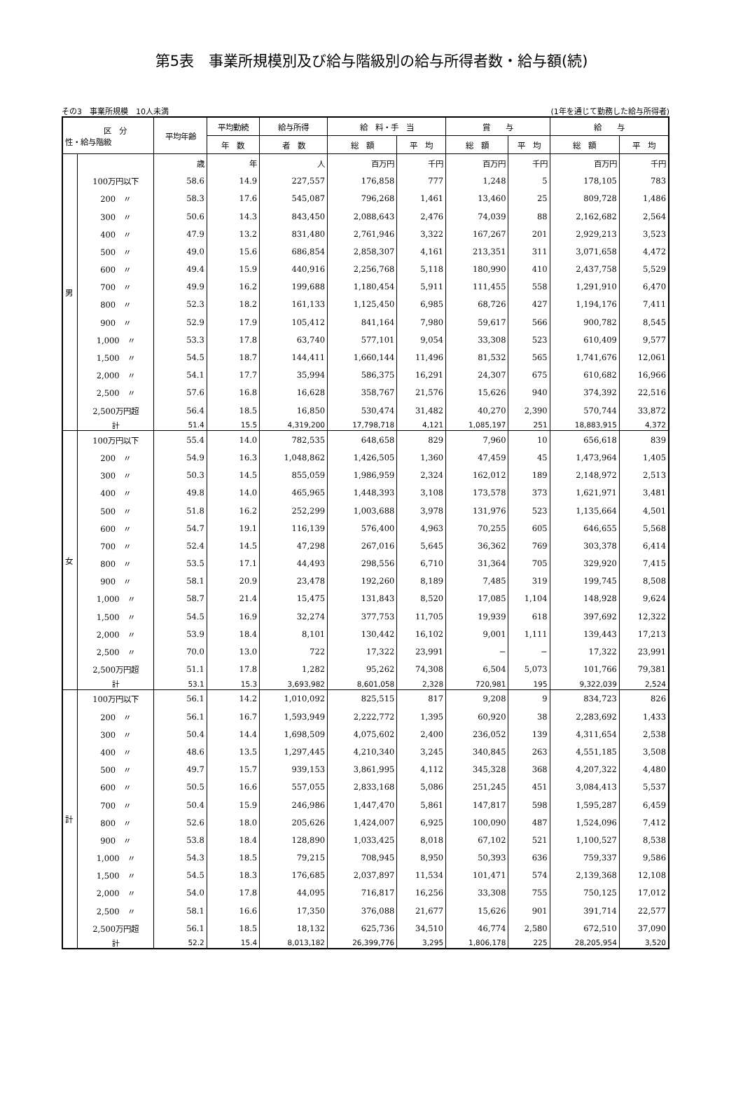第5表　事業所規模別及び給与階級別の給与所得者数・給与額(続)
その3　事業所規模　10人未満 (1年を通じて勤務した給与所得者)
| 区 分 性・給与階級 | | 平均年齢 | 平均勤続 | 給与所得 | 給 料・手 当 | | 賞 与 | | 給 与 | |
| --- | --- | --- | --- | --- | --- | --- | --- | --- | --- | --- |
| | | | 年 数 | 者 数 | 総 額 | 平 均 | 総 額 | 平 均 | 総 額 | 平 均 |
| 男 | | 歳 | 年 | 人 | 百万円 | 千円 | 百万円 | 千円 | 百万円 | 千円 |
| | 100万円以下 | 58.6 | 14.9 | 227,557 | 176,858 | 777 | 1,248 | 5 | 178,105 | 783 |
| | 200 〃 | 58.3 | 17.6 | 545,087 | 796,268 | 1,461 | 13,460 | 25 | 809,728 | 1,486 |
| | 300 〃 | 50.6 | 14.3 | 843,450 | 2,088,643 | 2,476 | 74,039 | 88 | 2,162,682 | 2,564 |
| | 400 〃 | 47.9 | 13.2 | 831,480 | 2,761,946 | 3,322 | 167,267 | 201 | 2,929,213 | 3,523 |
| | 500 〃 | 49.0 | 15.6 | 686,854 | 2,858,307 | 4,161 | 213,351 | 311 | 3,071,658 | 4,472 |
| | 600 〃 | 49.4 | 15.9 | 440,916 | 2,256,768 | 5,118 | 180,990 | 410 | 2,437,758 | 5,529 |
| | 700 〃 | 49.9 | 16.2 | 199,688 | 1,180,454 | 5,911 | 111,455 | 558 | 1,291,910 | 6,470 |
| | 800 〃 | 52.3 | 18.2 | 161,133 | 1,125,450 | 6,985 | 68,726 | 427 | 1,194,176 | 7,411 |
| | 900 〃 | 52.9 | 17.9 | 105,412 | 841,164 | 7,980 | 59,617 | 566 | 900,782 | 8,545 |
| | 1,000 〃 | 53.3 | 17.8 | 63,740 | 577,101 | 9,054 | 33,308 | 523 | 610,409 | 9,577 |
| | 1,500 〃 | 54.5 | 18.7 | 144,411 | 1,660,144 | 11,496 | 81,532 | 565 | 1,741,676 | 12,061 |
| | 2,000 〃 | 54.1 | 17.7 | 35,994 | 586,375 | 16,291 | 24,307 | 675 | 610,682 | 16,966 |
| | 2,500 〃 | 57.6 | 16.8 | 16,628 | 358,767 | 21,576 | 15,626 | 940 | 374,392 | 22,516 |
| | 2,500万円超 | 56.4 | 18.5 | 16,850 | 530,474 | 31,482 | 40,270 | 2,390 | 570,744 | 33,872 |
| | 計 | 51.4 | 15.5 | 4,319,200 | 17,798,718 | 4,121 | 1,085,197 | 251 | 18,883,915 | 4,372 |
| 女 | 100万円以下 | 55.4 | 14.0 | 782,535 | 648,658 | 829 | 7,960 | 10 | 656,618 | 839 |
| | 200 〃 | 54.9 | 16.3 | 1,048,862 | 1,426,505 | 1,360 | 47,459 | 45 | 1,473,964 | 1,405 |
| | 300 〃 | 50.3 | 14.5 | 855,059 | 1,986,959 | 2,324 | 162,012 | 189 | 2,148,972 | 2,513 |
| | 400 〃 | 49.8 | 14.0 | 465,965 | 1,448,393 | 3,108 | 173,578 | 373 | 1,621,971 | 3,481 |
| | 500 〃 | 51.8 | 16.2 | 252,299 | 1,003,688 | 3,978 | 131,976 | 523 | 1,135,664 | 4,501 |
| | 600 〃 | 54.7 | 19.1 | 116,139 | 576,400 | 4,963 | 70,255 | 605 | 646,655 | 5,568 |
| | 700 〃 | 52.4 | 14.5 | 47,298 | 267,016 | 5,645 | 36,362 | 769 | 303,378 | 6,414 |
| | 800 〃 | 53.5 | 17.1 | 44,493 | 298,556 | 6,710 | 31,364 | 705 | 329,920 | 7,415 |
| | 900 〃 | 58.1 | 20.9 | 23,478 | 192,260 | 8,189 | 7,485 | 319 | 199,745 | 8,508 |
| | 1,000 〃 | 58.7 | 21.4 | 15,475 | 131,843 | 8,520 | 17,085 | 1,104 | 148,928 | 9,624 |
| | 1,500 〃 | 54.5 | 16.9 | 32,274 | 377,753 | 11,705 | 19,939 | 618 | 397,692 | 12,322 |
| | 2,000 〃 | 53.9 | 18.4 | 8,101 | 130,442 | 16,102 | 9,001 | 1,111 | 139,443 | 17,213 |
| | 2,500 〃 | 70.0 | 13.0 | 722 | 17,322 | 23,991 | − | − | 17,322 | 23,991 |
| | 2,500万円超 | 51.1 | 17.8 | 1,282 | 95,262 | 74,308 | 6,504 | 5,073 | 101,766 | 79,381 |
| | 計 | 53.1 | 15.3 | 3,693,982 | 8,601,058 | 2,328 | 720,981 | 195 | 9,322,039 | 2,524 |
| 計 | 100万円以下 | 56.1 | 14.2 | 1,010,092 | 825,515 | 817 | 9,208 | 9 | 834,723 | 826 |
| | 200 〃 | 56.1 | 16.7 | 1,593,949 | 2,222,772 | 1,395 | 60,920 | 38 | 2,283,692 | 1,433 |
| | 300 〃 | 50.4 | 14.4 | 1,698,509 | 4,075,602 | 2,400 | 236,052 | 139 | 4,311,654 | 2,538 |
| | 400 〃 | 48.6 | 13.5 | 1,297,445 | 4,210,340 | 3,245 | 340,845 | 263 | 4,551,185 | 3,508 |
| | 500 〃 | 49.7 | 15.7 | 939,153 | 3,861,995 | 4,112 | 345,328 | 368 | 4,207,322 | 4,480 |
| | 600 〃 | 50.5 | 16.6 | 557,055 | 2,833,168 | 5,086 | 251,245 | 451 | 3,084,413 | 5,537 |
| | 700 〃 | 50.4 | 15.9 | 246,986 | 1,447,470 | 5,861 | 147,817 | 598 | 1,595,287 | 6,459 |
| | 800 〃 | 52.6 | 18.0 | 205,626 | 1,424,007 | 6,925 | 100,090 | 487 | 1,524,096 | 7,412 |
| | 900 〃 | 53.8 | 18.4 | 128,890 | 1,033,425 | 8,018 | 67,102 | 521 | 1,100,527 | 8,538 |
| | 1,000 〃 | 54.3 | 18.5 | 79,215 | 708,945 | 8,950 | 50,393 | 636 | 759,337 | 9,586 |
| | 1,500 〃 | 54.5 | 18.3 | 176,685 | 2,037,897 | 11,534 | 101,471 | 574 | 2,139,368 | 12,108 |
| | 2,000 〃 | 54.0 | 17.8 | 44,095 | 716,817 | 16,256 | 33,308 | 755 | 750,125 | 17,012 |
| | 2,500 〃 | 58.1 | 16.6 | 17,350 | 376,088 | 21,677 | 15,626 | 901 | 391,714 | 22,577 |
| | 2,500万円超 | 56.1 | 18.5 | 18,132 | 625,736 | 34,510 | 46,774 | 2,580 | 672,510 | 37,090 |
| | 計 | 52.2 | 15.4 | 8,013,182 | 26,399,776 | 3,295 | 1,806,178 | 225 | 28,205,954 | 3,520 |